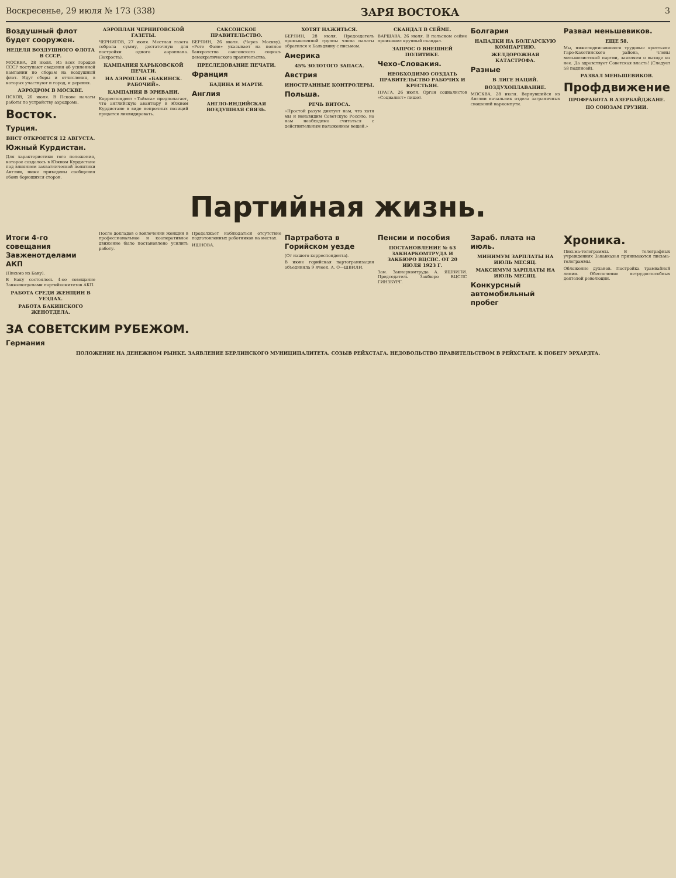Воскресенье, 29 июля № 173 (338) ЗАРЯ ВОСТОКА 3
Воздушный флот будет сооружен.
НЕДЕЛЯ ВОЗДУШНОГО ФЛОТА В СССР.
МОСКВА, 28 июля. Из всех городов СССР поступают сведения об усиленной кампании по сборам на воздушный флот. Идут сборы и отчисления, в которых участвуют и город, и деревня.
АЭРОДРОМ В МОСКВЕ.
ПСКОВ, 26 июля. В Пскове начаты работы по устройству аэродрома.
Восток.
Турция.
ВНСТ ОТКРОЕТСЯ 12 АВГУСТА.
Южный Курдистан.
Для характеристики того положения, которое создалось в Южном Курдистане под влиянием захватнической политики Англии, ниже приведены сообщения обоих борющихся сторон.
АЭРОПЛАН ЧЕРНИГОВСКОЙ ГАЗЕТЫ.
ЧЕРНИГОВ, 27 июля. Местная газета собрала сумму, достаточную для постройки одного аэроплана. (Закроста).
КАМПАНИЯ ХАРЬКОВСКОЙ ПЕЧАТИ.
НА АЭРОПЛАН «БАКИНСК. РАБОЧИЙ».
КАМПАНИЯ В ЭРИВАНИ.
Корреспондент «Таймса» предполагает, что английскую авантюру в Южном Курдистане в виде непрочных позиций придется ликвидировать.
САКСОНСКОЕ ПРАВИТЕЛЬСТВО.
БЕРЛИН, 26 июля. (Через Москву). «Роте Фане» указывает на полное банкротство саксонского социал-демократического правительства.
ПРЕСЛЕДОВАНИЕ ПЕЧАТИ.
Франция
БАДИНА И МАРТИ.
Англия
АНГЛО-ИНДИЙСКАЯ ВОЗДУШНАЯ СВЯЗЬ.
ХОТЯТ НАЖИТЬСЯ.
БЕРЛИН, 28 июля. Председатель промышленной группы члена палаты обратился к Бальдвину с письмом.
Америка
45% ЗОЛОТОГО ЗАПАСА.
Австрия
ИНОСТРАННЫЕ КОНТРОЛЕРЫ.
Польша.
РЕЧЬ ВИТОСА.
«Простой разум диктует нам, что хотя мы и ненавидим Советскую Россию, но нам необходимо считаться с действительным положением вещей.»
СКАНДАЛ В СЕЙМЕ.
ВАРШАВА, 26 июля. В польском сейме произошел крупный скандал.
ЗАПРОС О ВНЕШНЕЙ ПОЛИТИКЕ.
Чехо-Словакия.
НЕОБХОДИМО СОЗДАТЬ ПРАВИТЕЛЬСТВО РАБОЧИХ И КРЕСТЬЯН.
ПРАГА, 26 июля. Орган социалистов «Социалист» пишет.
Болгария
НАПАДКИ НА БОЛГАРСКУЮ КОМПАРТИЮ.
ЖЕЛДОРОЖНАЯ КАТАСТРОФА.
Разные
В ЛИГЕ НАЦИЙ.
ВОЗДУХОПЛАВАНИЕ.
МОСКВА, 28 июля. Вернувшийся из Англии начальник отдела заграничных сношений наркомпути.
Развал меньшевиков.
ЕЩЕ 58.
Мы, нижеподписавшиеся трудовые крестьяне Гаре-Кахетинского района, члены меньшевистской партии, заявляем о выходе из нее. Да здравствует Советская власть! (Следует 58 подписей).
РАЗВАЛ МЕНЬШЕВИКОВ.
Профдвижение
ПРОФРАБОТА В АЗЕРБАЙДЖАНЕ.
ПО СОЮЗАМ ГРУЗИИ.
Партийная жизнь.
Итоги 4-го совещания Завженотделами АКП
(Письмо из Баку).
В Баку состоялось 4-ое совещание Завженотделами партийкомитетов АКП.
РАБОТА СРЕДИ ЖЕНЩИН В УЕЗДАХ.
РАБОТА БАКИНСКОГО ЖЕНОТДЕЛА.
После докладов о вовлечении женщин в профессиональное и кооперативное движение было постановлено усилить работу.
Продолжает наблюдаться отсутствие подготовленных работников на местах.
ИШНОВА.
Партработа в Горийском уезде
(От нашего корреспондента).
В июне горийская партогранизация объединяла 9 ячеек. А. О—ШВИЛИ.
Пенсии и пособия
ПОСТАНОВЛЕНИЕ № 63 ЗАКНАРКОМТРУДА И ЗАКБЮРО ВЦСПС. ОТ 20 ИЮЛЯ 1923 Г.
Зам. Закнаркомтруда А. ЯШВИЛИ. Председатель Закбюро ВЦСПС ГИНЗБУРГ.
Зараб. плата на июль.
МИНИМУМ ЗАРПЛАТЫ НА ИЮЛЬ МЕСЯЦ.
МАКСИМУМ ЗАРПЛАТЫ НА ИЮЛЬ МЕСЯЦ.
Конкурсный автомобильный пробег
Хроника.
Письма-телеграммы. В телеграфных учреждениях Закавказья принимаются письма-телеграммы.
Обложение духанов. Постройка трамвайной линии. Обеспечение нетрудоспособных деятелей революции.
ЗА СОВЕТСКИМ РУБЕЖОМ.
Германия
ПОЛОЖЕНИЕ НА ДЕНЕЖНОМ РЫНКЕ. ЗАЯВЛЕНИЕ БЕРЛИНСКОГО МУНИЦИПАЛИТЕТА. СОЗЫВ РЕЙХСТАГА. НЕДОВОЛЬСТВО ПРАВИТЕЛЬСТВОМ В РЕЙХСТАГЕ. К ПОБЕГУ ЭРХАРДТА.